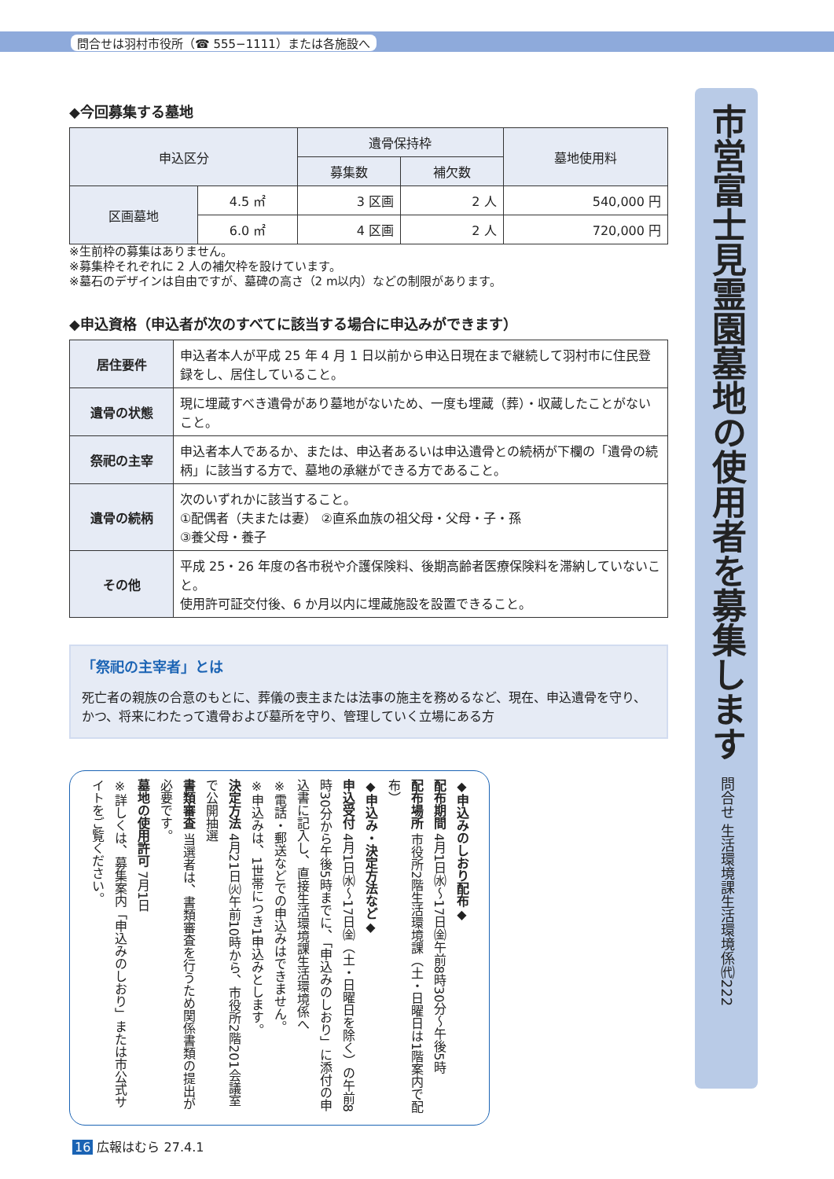問合せは羽村市役所（☎ 555−1111）または各施設へ
◆今回募集する墓地
| 申込区分 | | 遺骨保持枠 | | 墓地使用料 |
| --- | --- | --- | --- | --- |
| | | 募集数 | 補欠数 | |
| 区画墓地 | 4.5 ㎡ | 3 区画 | 2 人 | 540,000 円 |
| | 6.0 ㎡ | 4 区画 | 2 人 | 720,000 円 |
※生前枠の募集はありません。
※募集枠それぞれに 2 人の補欠枠を設けています。
※墓石のデザインは自由ですが、墓碑の高さ（2 m以内）などの制限があります。
◆申込資格（申込者が次のすべてに該当する場合に申込みができます）
| 居住要件 | 申込者本人が平成 25 年 4 月 1 日以前から申込日現在まで継続して羽村市に住民登録をし、居住していること。 |
| 遺骨の状態 | 現に埋蔵すべき遺骨があり墓地がないため、一度も埋蔵（葬）・収蔵したことがないこと。 |
| 祭祀の主宰 | 申込者本人であるか、または、申込者あるいは申込遺骨との続柄が下欄の「遺骨の続柄」に該当する方で、墓地の承継ができる方であること。 |
| 遺骨の続柄 | 次のいずれかに該当すること。 ①配偶者（夫または妻） ②直系血族の祖父母・父母・子・孫 ③養父母・養子 |
| その他 | 平成 25・26 年度の各市税や介護保険料、後期高齢者医療保険料を滞納していないこと。 使用許可証交付後、6 か月以内に埋蔵施設を設置できること。 |
「祭祀の主宰者」とは
死亡者の親族の合意のもとに、葬儀の喪主または法事の施主を務めるなど、現在、申込遺骨を守り、かつ、将来にわたって遺骨および墓所を守り、管理していく立場にある方
◆申込みのしおり配布◆
配布期間 4月1日㈬〜17日㈮午前8時30分〜午後5時
配布場所 市役所2階生活環境課（土・日曜日は1階案内で配布）
◆申込み・決定方法など◆
申込受付 4月1日㈬〜17日㈮（土・日曜日を除く）の午前8時30分から午後5時までに、「申込みのしおり」に添付の申込書に記入し、直接生活環境課生活環境係へ
※電話・郵送などでの申込みはできません。
※申込みは、1世帯につき1申込みとします。
決定方法 4月21日㈫午前10時から、市役所2階201会議室で公開抽選
書類審査 当選者は、書類審査を行うため関係書類の提出が必要です。
墓地の使用許可 7月1日
※詳しくは、募集案内「申込みのしおり」または市公式サイトをご覧ください。
市営富士見霊園墓地の使用者を募集します 問合せ 生活環境課生活環境係㈹222
16 広報はむら 27.4.1